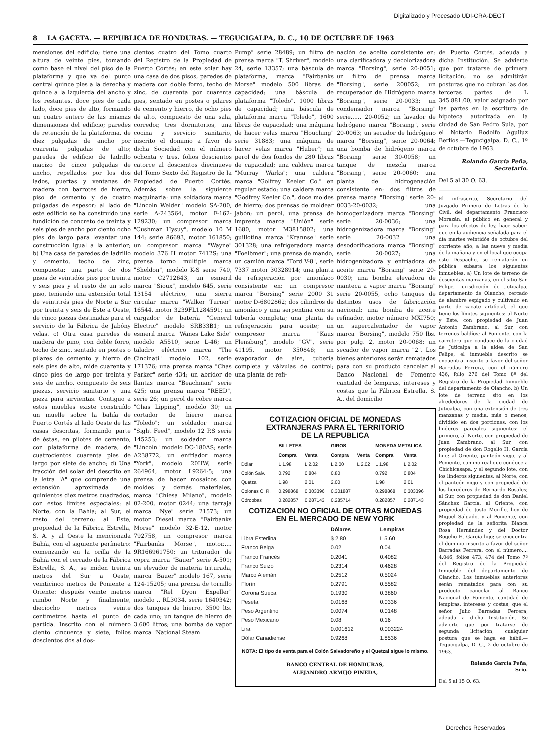Digitalizado y Procesado UDI-CRA-DEGT
8 LA GACETA. — REPUBLICA DE HONDURAS. — TEGUCIGALPA, D. C., 10 DE OCTUBRE DE 1963
mensiones del edificio; tiene una altura de veinte pies, tomando como base el nivel del piso de la plataforma y que va del punto central quince pies a la derecha y quince a la izquierda del ancho y los restantes, doce pies de cada lado, doce pies de alto, formando un cuatro entero de las mismas dimensiones del edificio; paredes de retención de la plataforma, de diez pulgadas de ancho por cuarenta pulgadas de alto; paredes de edificio de ladrillo macizo de cinco pulgadas de ancho, repellados por los dos lados, puertas y ventanas de madera con barrotes de hierro, piso de cemento y de cuatro pulgadas de espesor; al lado de este edificio se ha construído una fundición de concreto de treinta y seis pies de ancho por ciento ocho pies de largo para levantar una construcción igual a la anterior; b) Una casa de paredes de ladrillo y cemento, techo de zinc, compuesta: una parte de dos pisos de veintidós pies por treinta y seis pies y el resto de un solo piso, teniendo una extensión total de veintitrés pies de Norte a Sur por treinta y seis de Este a Oeste, de cinco piezas destinadas para el servicio de la Fábrica de Jabóny velas. c) Otra casa paredes de madera de pino, con doble forro, techo de zinc, sentado en postes o pilares de cemento y hierro de seis pies de alto, mide cuarenta y cinco pies de largo por treinta y seis de ancho, compuesto de seis piezas, servicio sanitario y una pieza para sirvientas. Contiguo a estos muebles existe construído un muelle sobre la bahía de Puerto Cortés al lado Oeste de las casas descritas, formando parte de éstas, en pilotes de cemento, con plataforma de madera, de cuatrocientos cuarenta pies de largo por siete de ancho; d) Una fracción del solar del descrito en la letra "A" que comprende una extensión aproximada de quinientos diez metros cuadrados, con estos límites especiales: al Norte, con la Bahía; al Sur, el resto del terreno; al Este, propiedad de la Fábrica Estrella, S. A. y al Oeste la mencionada Bahía, con el siguiente perímetro: comenzando en la orilla de la Bahía con el cercado de la Fábrica Estrella, S. A., se miden treinta metros del Sur a Oeste, veinticinco metros de Poniente a Oriente: después veinte metros rumbo Norte y finalmente, dieciocho metros veinte centímetros hasta el punto de partida. Inscrito con el número ciento cincuenta y siete, folios doscientos dos al dos-
cientos cuatro del Tomo cuarto del Registro de la Propiedad de Puerto Cortés; en este solar hay una casa de dos pisos, paredes de madera con doble forro, techo de zinc, de cuarenta por cuarenta pies, sentado en postes o pilares de cemento y hierro, de ocho pies de alto, compuesto de una sala, corredor, tres dormitorios, una cocina y servicio sanitario, inscrito el dominio a favor de dicha Sociedad con el número ochenta y tres, folios doscientos catorce al doscientos diecinueve del Tomo Sexto del Registro de la Propiedad de Puerto Cortés. Además sobre la siguiente maquinaria: una soldadora marca "Lincoln Welder" modelo SA-200, serie A-243564, motor F-162-129230; un compresor marca "Cushman Hysuy", modelo 10 M 144; serie 86693, motor 161850; un compresor marca "Wayne" modelo 376 H motor 7412S; una prensa torno múltiple marca "Sheldon", modelo K-S serie 740, motor C2712643, un esmeril marca "Sioux", modelo 645, serie 13154 eléctrico, una sierra circular marca "Walker Turner" 16544, motor 3239FL1284591; un cargador de batería "General Electric" modelo SRB33B1; un esmeril marca "Wanes Lake Side" modelo A5510, serie L-46; un taladro eléctrico marca "The Cincinati" modelo 102, serie 171376; una prensa marca "Chas Parker" serie 434; un abridor de llantas marca "Beachman" serie 425; una prensa marca "REED", serie 26; un perol de cobre marca "Chas Lipping", modelo 30; un cortador de hierro marca "Toledo"; un soldador marca "Sight Feed", modelo 12 P.S serie 145253; un soldador marca "Lincoln" modelo DC-180AS; serie A238772, un enfriador marca "York", modelo 20HW, serie 264964, motor L9264-5; una prensa de hacer mosaicos con moldes y demás materiales, marca "Chiesa Milano", modelo 02-200, motor 0244; una tarraja marca "Nye" serie 21573; un motor Diesel marca "Fairbanks Morse" modelo 32-E-12, motor 792758, un compresor marca "Fairbanks Morse", motor..... 9R166961750; un triturador de copra marca "Bauer" serie A-501; un elevador de materia triturada, marca "Bauer" modelo 167, serie 124-15205; una prensa de tornillo marca "Rel Dyon Expeller" modelo .. RL3034, serie 1640342; dos tanques de hierro, 3500 lts. cada uno; un tanque de hierro de 3.600 litros; una bomba de vapor marca "National Steam
Pump" serie 28489; un filtro de prensa marca "T. Shriver", modelo 24, serie 13357; una báscula de plataforma, marca "Fairbanks Morse" modelo 500 libras de capacidad; una báscula de plataforma "Toledo", 1000 libras de capacidad; una báscula de plataforma marca "Toledo", 1600 libras de capacidad; una máquina de hacer velas marca "Houching" serie 31883; una máquina de hacer velas marca "Huber"; un perol de dos fondos de 280 libras de capacidad; una caldera marca "Murray Warks"; una caldera marca "Golfrey Keeler Co." en regular estado; una caldera marca "Godfrey Keeler Co.", doce moldes de hierro; dos prensas de moldear jabón; un perol, una prensa de imprenta marca "Unión" serie 1680, motor M3815802; una guillotina marca "Krannse" serie 301328; una refrigeradora marca "Foelbmer"; una prensa de mando, un camión marca "Ford V-8", serie 7337 motor 30328914; una planta de refrigeración por amoníaco consistente en: un compresor marca "Borsing" serie 2000 31 motor D-6802862; dos cilindros de amoníaco y una serpentina con su tubería completa; una planta de refrigeración para aceite; un compresor marca "Kaus Flensburg", modelo "GV", serie 41195, motor 350846; un evaporador de aire, tubería completa y válvulas de control; una planta de refi-
nación de aceite consistente en: una clarificadora y decolorizadora marca "Borsing", serie 20-0051; un filtro de prensa marca "Borsing", serie 200052; un recuperador de Hidrógeno marca "Borsing", serie 20-0033; un condensador marca "Borsing" serie...... 20-0052; un lavador de hidrógeno marca "Borsing", serie 20-0063; un secador de hidrógeno marca "Borsing", serie 20-0064; una bomba de hidrógeno marca "Borsing" serie 30-0058; un tanque de mezcla marca "Borsing", serie 20-0060; una planta de hidrogenación consistente en: dos filtros de prensa marca "Borsing" serie 20-0033-20-0032; una homogenizadora marca "Borsing" serie 20-0036; una hidrogenizadora marca "Borsing" serie 20-0032 una desodorificadora marca "Borsing" serie 20-0027; una hidrogenizadora y enfriadora de aceite marca "Borsing" serie 20-0030; una bomba elevadora de manteca a vapor marca "Borsing" serie 20-0055, ocho tanques de distintos usos de fabricación nacional; una bomba de aceite refinador, motor número MXI750; un supercalentador de vapor marca "Borsing", modelo 750 lbs. por pulg. 2, motor 20-0068; un secador de vapor marca "2". Los bienes anteriores serán rematados para con su producto cancelar al Banco Nacional de Fomento cantidad de lempiras, intereses y costas que la Fábrica Estrella, S. A., del domicilio
COTIZACION OFICIAL DE MONEDAS
EXTRANJERAS PARA EL TERRITORIO
DE LA REPUBLICA
| | BILLETES | | GIROS | | MONEDA METALICA | |
| --- | --- | --- | --- | --- | --- | --- |
| | Compra | Venta | Compra | Venta | Compra | Venta |
| Dólar | L 1.98 | L 2.02 | L 2.00 | L 2.02 | L 1.98 | L 2.02 |
| Colón Salv. | 0.792 | 0.804 | 0.80 | | 0.792 | 0.804 |
| Quetzal | 1.98 | 2.01 | 2.00 | | 1.98 | 2.01 |
| Colones C. R. | 0.298868 | 0.303396 | 0.301887 | | 0.298868 | 0.303396 |
| Córdobas | 0.282857 | 0.287143 | 0.285714 | | 0.282857 | 0.287143 |
COTIZACION NO OFICIAL DE OTRAS MONEDAS
EN EL MERCADO DE NEW YORK
| | Dólares | Lempiras |
| --- | --- | --- |
| Libra Esterlina | $ 2.80 | L 5.60 |
| Franco Belga | 0.02 | 0.04 |
| Franco Francés | 0.2041 | 0.4082 |
| Franco Suizo | 0.2314 | 0.4628 |
| Marco Alemán | 0.2512 | 0.5024 |
| Florín | 0.2791 | 0.5582 |
| Corona Sueca | 0.1930 | 0.3860 |
| Peseta | 0.0168 | 0.0336 |
| Peso Argentino | 0.0074 | 0.0148 |
| Peso Mexicano | 0.08 | 0.16 |
| Lira | 0.001612 | 0.003224 |
| Dólar Canadiense | 0.9268 | 1.8536 |
NOTA: El tipo de venta para el Colón Salvadoreño y el Quetzal sigue lo mismo.
BANCO CENTRAL DE HONDURAS,
ALEJANDRO ARMIJO PINEDA,
de Puerto Cortés, adeuda a dicha Institución. Se advierte que por tratarse de primera licitación, no se admitirán posturas que no cubran las dos terceras partes de L 345.881.00, valor asignado por las partes en la escritura de hipoteca autorizada en la ciudad de San Pedro Sula, por el Notario Rodolfo Aguiluz Berlios.—Tegucigalpa, D. C., 1º de octubre de 1963.
Rolando García Peña,
Secretario.
Del 5 al 30 O. 63.
El infrascrito, Secretario del Juzgado Primero de Letras de lo Civil, del departamento Francisco Morazán, al público en general y para los efectos de ley, hace saber: que en la audiencia señalada para el día martes veintidós de octubre del corriente año, a las nueve y media de la mañana y en el local que ocupa este Despacho, se rematarán en pública subasta los siguientes inmuebles: a) Un lote de terreno de doscientas manzanas, en el sitio San Felipe, jurisdicción de Juticalpa, departamento de Olancho, cercado de alambre espigado y cultivado en parte de zacate artificial, el que tiene los límites siguientes: al Norte y Este, con propiedad de Juan Antonio Zambrano; al Sur, con terrenos baldíos; al Poniente, con la carretera que conduce de la ciudad de Juticalpa a la aldea de San Felipe; el inmueble descrito se encuentra inscrito a favor del señor Barradas Ferrera, con el número 436, folio 276 del Tomo 8º del Registro de la Propiedad Inmueble del departamento de Olancho; b) Un lote de terreno sito en los alrededores de la ciudad de Juticalpa, con una extensión de tres manzanas y media, más o menos, dividido en dos porciones, con los linderos parciales siguientes: el primero, al Norte, con propiedad de Juan Zambrano; al Sur, con propiedad de don Rogelio H. García hijo; al Oriente, panteón viejo, y al Poniente, camino real que conduce a Chichicasapa, y el segundo lote, con los linderos siguientes: al Norte, con el panteón viejo y con propiedad de los herederos de Bernardo Rosales; al Sur, con propiedad de don Daniel Sánchez García; al Oriente, con propiedad de Justo Murillo, hoy de Miguel Salgado, y al Poniente, con propiedad de la señorita Blanca Rosa Hernández y del Doctor Rogelio H. García hijo; se encuentra el dominio inscrito a favor del señor Barradas Ferrera, con el número.... 4.046, folios 473, 474 del Tomo 7º del Registro de la Propiedad Inmueble del departamento de Olancho. Los inmuebles anteriores serán rematados para con su producto cancelar al Banco Nacional de Fomento, cantidad de lempiras, intereses y costas, que el señor Julio Barradas Ferrera, adeuda a dicha Institución. Se advierte que por tratarse de segunda licitación, cualquier postura que se haga es hábil.—Tegucigalpa, D. C., 2 de octubre de 1963.
Rolando García Peña,
Srio.
Del 5 al 15 O. 63.
Derechos Reservados